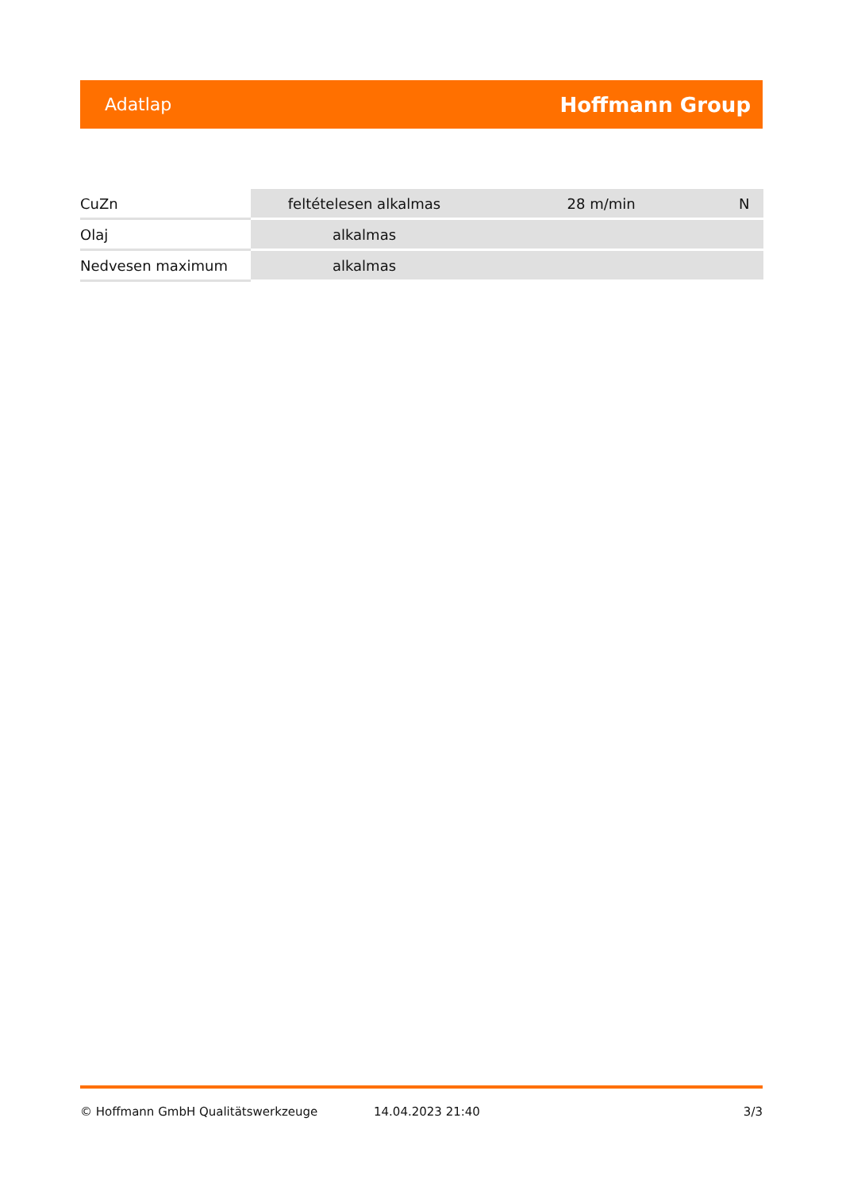Adatlap Hoffmann Group
| CuZn | feltételesen alkalmas | 28 m/min | N |
| Olaj | alkalmas | | |
| Nedvesen maximum | alkalmas | | |
© Hoffmann GmbH Qualitätswerkzeuge 14.04.2023 21:40 3/3